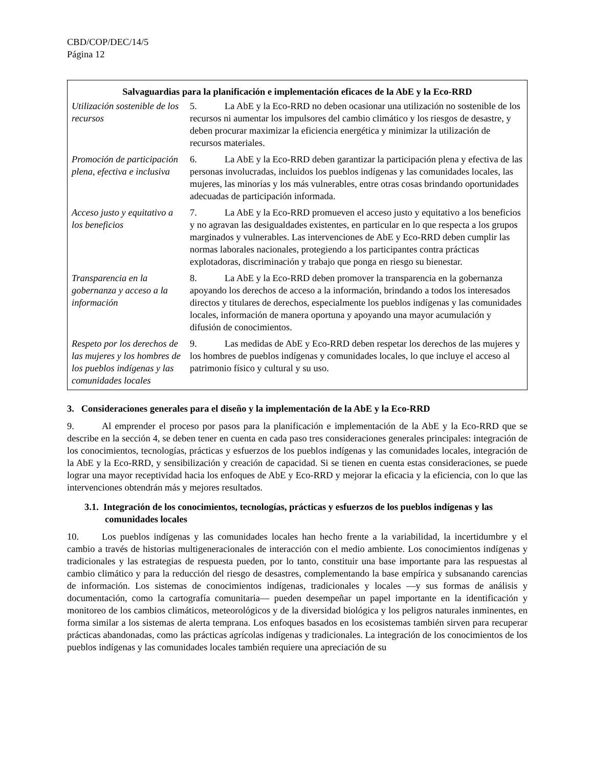CBD/COP/DEC/14/5
Página 12
| Salvaguardias para la planificación e implementación eficaces de la AbE y la Eco-RRD | |
| --- | --- |
| Utilización sostenible de los recursos | 5. La AbE y la Eco-RRD no deben ocasionar una utilización no sostenible de los recursos ni aumentar los impulsores del cambio climático y los riesgos de desastre, y deben procurar maximizar la eficiencia energética y minimizar la utilización de recursos materiales. |
| Promoción de participación plena, efectiva e inclusiva | 6. La AbE y la Eco-RRD deben garantizar la participación plena y efectiva de las personas involucradas, incluidos los pueblos indígenas y las comunidades locales, las mujeres, las minorías y los más vulnerables, entre otras cosas brindando oportunidades adecuadas de participación informada. |
| Acceso justo y equitativo a los beneficios | 7. La AbE y la Eco-RRD promueven el acceso justo y equitativo a los beneficios y no agravan las desigualdades existentes, en particular en lo que respecta a los grupos marginados y vulnerables. Las intervenciones de AbE y Eco-RRD deben cumplir las normas laborales nacionales, protegiendo a los participantes contra prácticas explotadoras, discriminación y trabajo que ponga en riesgo su bienestar. |
| Transparencia en la gobernanza y acceso a la información | 8. La AbE y la Eco-RRD deben promover la transparencia en la gobernanza apoyando los derechos de acceso a la información, brindando a todos los interesados directos y titulares de derechos, especialmente los pueblos indígenas y las comunidades locales, información de manera oportuna y apoyando una mayor acumulación y difusión de conocimientos. |
| Respeto por los derechos de las mujeres y los hombres de los pueblos indígenas y las comunidades locales | 9. Las medidas de AbE y Eco-RRD deben respetar los derechos de las mujeres y los hombres de pueblos indígenas y comunidades locales, lo que incluye el acceso al patrimonio físico y cultural y su uso. |
3. Consideraciones generales para el diseño y la implementación de la AbE y la Eco-RRD
9. Al emprender el proceso por pasos para la planificación e implementación de la AbE y la Eco-RRD que se describe en la sección 4, se deben tener en cuenta en cada paso tres consideraciones generales principales: integración de los conocimientos, tecnologías, prácticas y esfuerzos de los pueblos indígenas y las comunidades locales, integración de la AbE y la Eco-RRD, y sensibilización y creación de capacidad. Si se tienen en cuenta estas consideraciones, se puede lograr una mayor receptividad hacia los enfoques de AbE y Eco-RRD y mejorar la eficacia y la eficiencia, con lo que las intervenciones obtendrán más y mejores resultados.
3.1. Integración de los conocimientos, tecnologías, prácticas y esfuerzos de los pueblos indígenas y las comunidades locales
10. Los pueblos indígenas y las comunidades locales han hecho frente a la variabilidad, la incertidumbre y el cambio a través de historias multigeneracionales de interacción con el medio ambiente. Los conocimientos indígenas y tradicionales y las estrategias de respuesta pueden, por lo tanto, constituir una base importante para las respuestas al cambio climático y para la reducción del riesgo de desastres, complementando la base empírica y subsanando carencias de información. Los sistemas de conocimientos indígenas, tradicionales y locales —y sus formas de análisis y documentación, como la cartografía comunitaria— pueden desempeñar un papel importante en la identificación y monitoreo de los cambios climáticos, meteorológicos y de la diversidad biológica y los peligros naturales inminentes, en forma similar a los sistemas de alerta temprana. Los enfoques basados en los ecosistemas también sirven para recuperar prácticas abandonadas, como las prácticas agrícolas indígenas y tradicionales. La integración de los conocimientos de los pueblos indígenas y las comunidades locales también requiere una apreciación de su